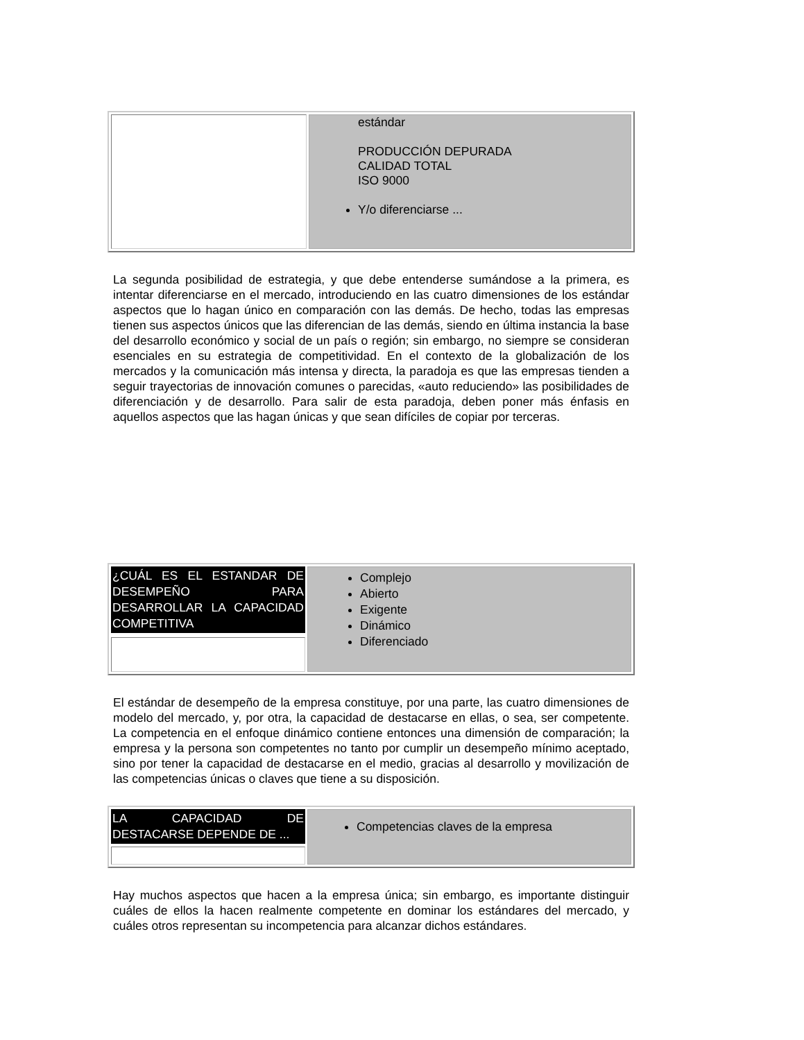| | estándar PRODUCCIÓN DEPURADA CALIDAD TOTAL ISO 9000 Y/o diferenciarse ... |
La segunda posibilidad de estrategia, y que debe entenderse sumándose a la primera, es intentar diferenciarse en el mercado, introduciendo en las cuatro dimensiones de los estándar aspectos que lo hagan único en comparación con las demás. De hecho, todas las empresas tienen sus aspectos únicos que las diferencian de las demás, siendo en última instancia la base del desarrollo económico y social de un país o región; sin embargo, no siempre se consideran esenciales en su estrategia de competitividad. En el contexto de la globalización de los mercados y la comunicación más intensa y directa, la paradoja es que las empresas tienden a seguir trayectorias de innovación comunes o parecidas, «auto reduciendo» las posibilidades de diferenciación y de desarrollo. Para salir de esta paradoja, deben poner más énfasis en aquellos aspectos que las hagan únicas y que sean difíciles de copiar por terceras.
| ¿CUÁL ES EL ESTANDAR DE DESEMPEÑO PARA DESARROLLAR LA CAPACIDAD COMPETITIVA | Complejo Abierto Exigente Dinámico Diferenciado |
El estándar de desempeño de la empresa constituye, por una parte, las cuatro dimensiones de modelo del mercado, y, por otra, la capacidad de destacarse en ellas, o sea, ser competente. La competencia en el enfoque dinámico contiene entonces una dimensión de comparación; la empresa y la persona son competentes no tanto por cumplir un desempeño mínimo aceptado, sino por tener la capacidad de destacarse en el medio, gracias al desarrollo y movilización de las competencias únicas o claves que tiene a su disposición.
| LA CAPACIDAD DE DESTACARSE DEPENDE DE ... | Competencias claves de la empresa |
Hay muchos aspectos que hacen a la empresa única; sin embargo, es importante distinguir cuáles de ellos la hacen realmente competente en dominar los estándares del mercado, y cuáles otros representan su incompetencia para alcanzar dichos estándares.